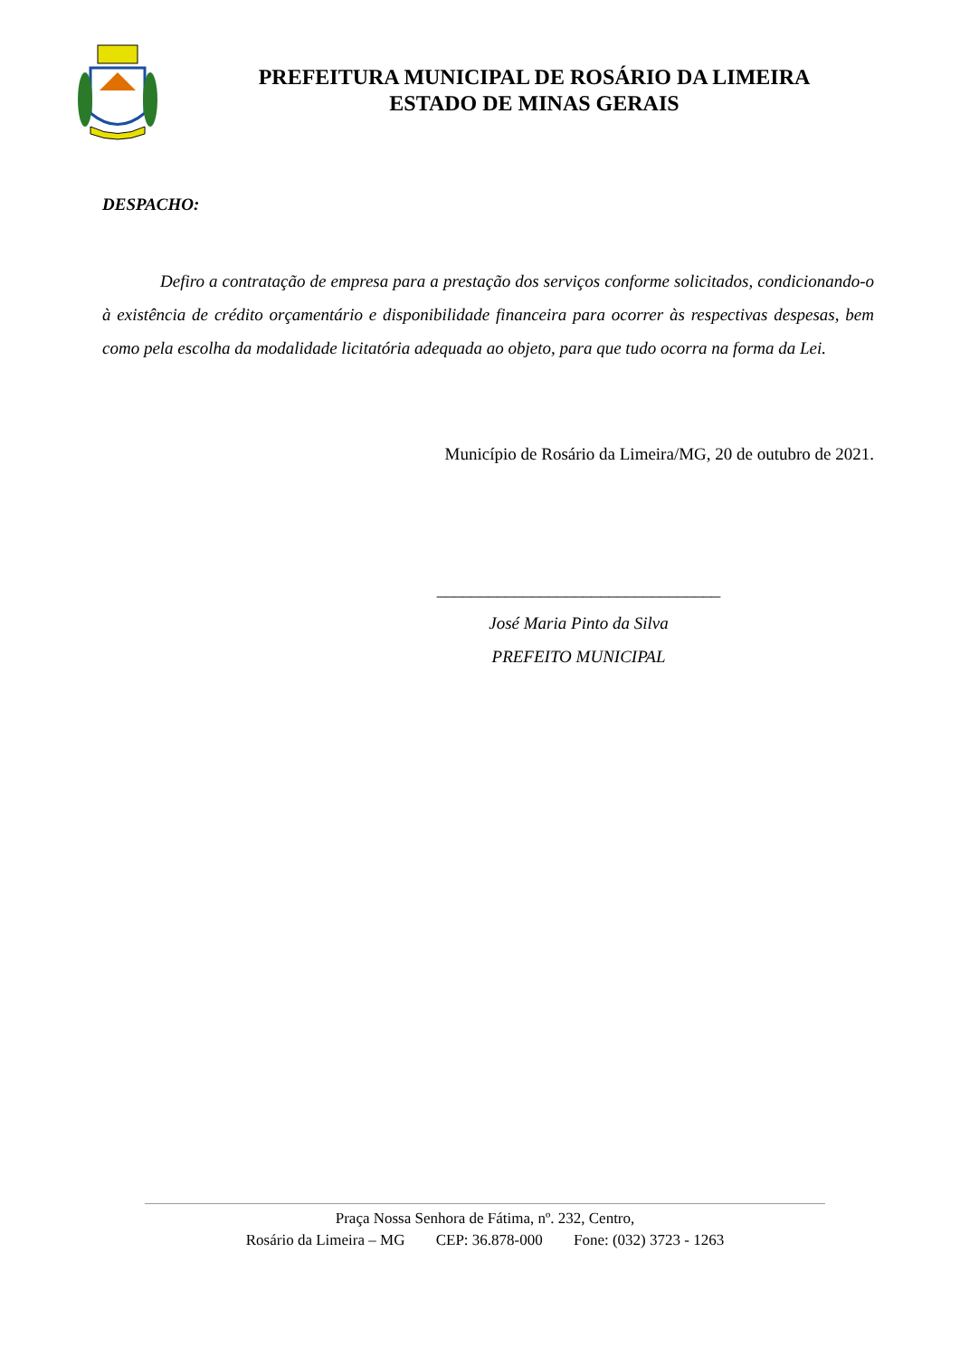PREFEITURA MUNICIPAL DE ROSÁRIO DA LIMEIRA
ESTADO DE MINAS GERAIS
DESPACHO:
Defiro a contratação de empresa para a prestação dos serviços conforme solicitados, condicionando-o à existência de crédito orçamentário e disponibilidade financeira para ocorrer às respectivas despesas, bem como pela escolha da modalidade licitatória adequada ao objeto, para que tudo ocorra na forma da Lei.
Município de Rosário da Limeira/MG, 20 de outubro de 2021.
_________________________________
José Maria Pinto da Silva
PREFEITO MUNICIPAL
Praça Nossa Senhora de Fátima, nº. 232, Centro,
Rosário da Limeira – MG CEP: 36.878-000 Fone: (032) 3723 - 1263